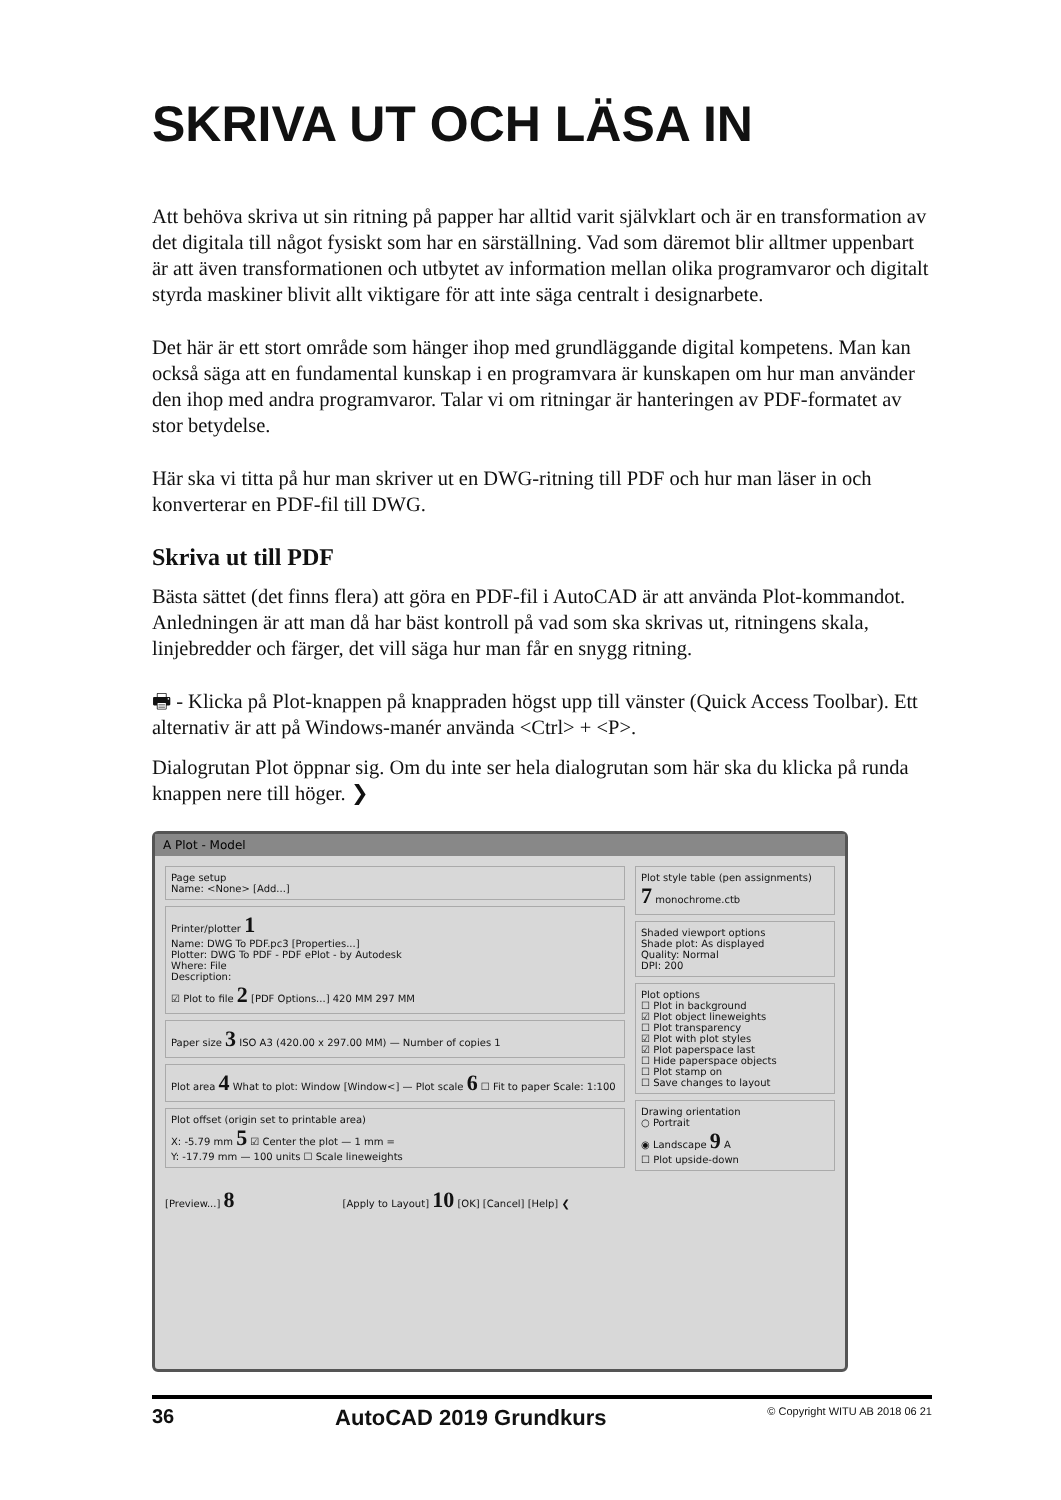SKRIVA UT OCH LÄSA IN
Att behöva skriva ut sin ritning på papper har alltid varit självklart och är en transformation av det digitala till något fysiskt som har en särställning. Vad som däremot blir alltmer uppenbart är att även transformationen och utbytet av information mellan olika programvaror och digitalt styrda maskiner blivit allt viktigare för att inte säga centralt i designarbete.
Det här är ett stort område som hänger ihop med grundläggande digital kompetens. Man kan också säga att en fundamental kunskap i en programvara är kunskapen om hur man använder den ihop med andra programvaror. Talar vi om ritningar är hanteringen av PDF-formatet av stor betydelse.
Här ska vi titta på hur man skriver ut en DWG-ritning till PDF och hur man läser in och konverterar en PDF-fil till DWG.
Skriva ut till PDF
Bästa sättet (det finns flera) att göra en PDF-fil i AutoCAD är att använda Plot-kommandot. Anledningen är att man då har bäst kontroll på vad som ska skrivas ut, ritningens skala, linjebredder och färger, det vill säga hur man får en snygg ritning.
🖶 - Klicka på Plot-knappen på knappraden högst upp till vänster (Quick Access Toolbar). Ett alternativ är att på Windows-manér använda <Ctrl> + <P>.
Dialogrutan Plot öppnar sig. Om du inte ser hela dialogrutan som här ska du klicka på runda knappen nere till höger. ❯
A Plot - Model
Page setup
Name: <None> [Add...]
Printer/plotter 1
Name: DWG To PDF.pc3 [Properties...]
Plotter: DWG To PDF - PDF ePlot - by Autodesk
Where: File
Description:
☑ Plot to file 2 [PDF Options...] 420 MM 297 MM
Paper size 3 ISO A3 (420.00 x 297.00 MM) — Number of copies 1
Plot area 4 What to plot: Window [Window<] — Plot scale 6 ☐ Fit to paper Scale: 1:100
Plot offset (origin set to printable area)
X: -5.79 mm 5 ☑ Center the plot — 1 mm =
Y: -17.79 mm — 100 units ☐ Scale lineweights
Plot style table (pen assignments)
7 monochrome.ctb
Shaded viewport options
Shade plot: As displayed
Quality: Normal
DPI: 200
Plot options
☐ Plot in background
☑ Plot object lineweights
☐ Plot transparency
☑ Plot with plot styles
☑ Plot paperspace last
☐ Hide paperspace objects
☐ Plot stamp on
☐ Save changes to layout
Drawing orientation
○ Portrait
◉ Landscape 9 A
☐ Plot upside-down
[Preview...] 8 [Apply to Layout] 10 [OK] [Cancel] [Help] ❮
36 AutoCAD 2019 Grundkurs © Copyright WITU AB 2018 06 21